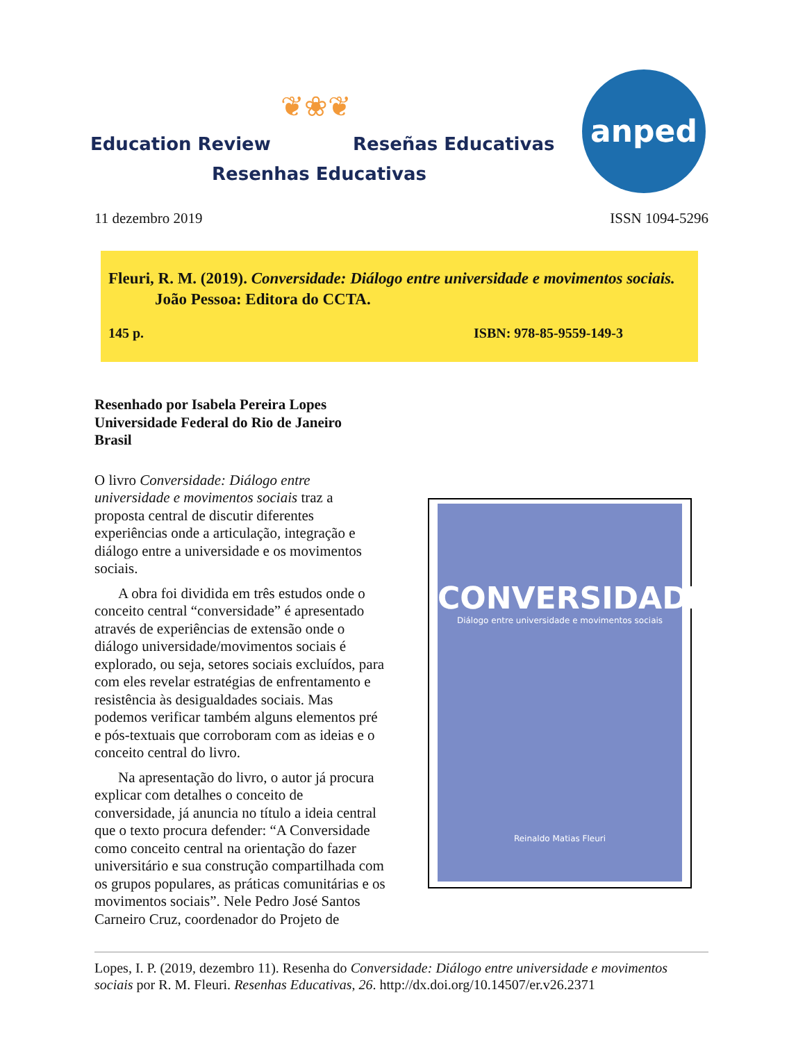❦❀❦
Education Review Reseñas Educativas
Resenhas Educativas
anped
11 dezembro 2019 ISSN 1094-5296
Fleuri, R. M. (2019). Conversidade: Diálogo entre universidade e movimentos sociais. João Pessoa: Editora do CCTA.
145 p. ISBN: 978-85-9559-149-3
Resenhado por Isabela Pereira Lopes
Universidade Federal do Rio de Janeiro
Brasil
O livro Conversidade: Diálogo entre universidade e movimentos sociais traz a proposta central de discutir diferentes experiências onde a articulação, integração e diálogo entre a universidade e os movimentos sociais.
A obra foi dividida em três estudos onde o conceito central “conversidade” é apresentado através de experiências de extensão onde o diálogo universidade/movimentos sociais é explorado, ou seja, setores sociais excluídos, para com eles revelar estratégias de enfrentamento e resistência às desigualdades sociais. Mas podemos verificar também alguns elementos pré e pós-textuais que corroboram com as ideias e o conceito central do livro.
Na apresentação do livro, o autor já procura explicar com detalhes o conceito de conversidade, já anuncia no título a ideia central que o texto procura defender: “A Conversidade como conceito central na orientação do fazer universitário e sua construção compartilhada com os grupos populares, as práticas comunitárias e os movimentos sociais”. Nele Pedro José Santos Carneiro Cruz, coordenador do Projeto de
CONVERSIDADE
Diálogo entre universidade e movimentos sociais
Reinaldo Matias Fleuri
Lopes, I. P. (2019, dezembro 11). Resenha do Conversidade: Diálogo entre universidade e movimentos sociais por R. M. Fleuri. Resenhas Educativas, 26. http://dx.doi.org/10.14507/er.v26.2371